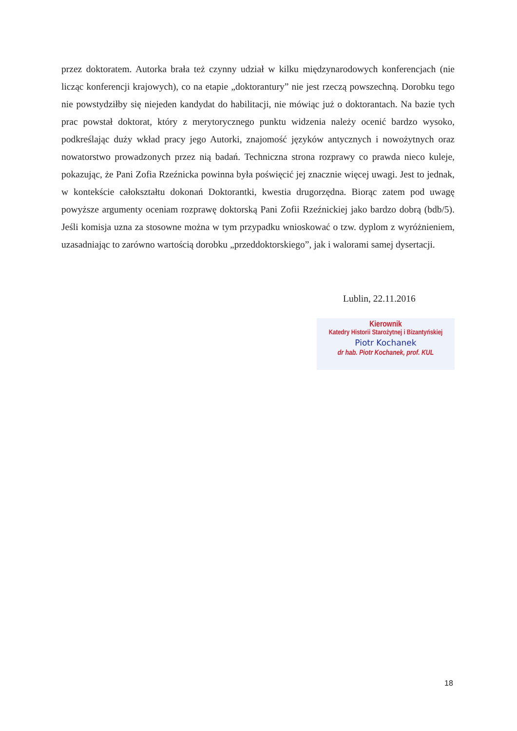przez doktoratem. Autorka brała też czynny udział w kilku międzynarodowych konferencjach (nie licząc konferencji krajowych), co na etapie „doktorantury” nie jest rzeczą powszechną. Dorobku tego nie powstydziłby się niejeden kandydat do habilitacji, nie mówiąc już o doktorantach. Na bazie tych prac powstał doktorat, który z merytorycznego punktu widzenia należy ocenić bardzo wysoko, podkreślając duży wkład pracy jego Autorki, znajomość języków antycznych i nowożytnych oraz nowatorstwo prowadzonych przez nią badań. Techniczna strona rozprawy co prawda nieco kuleje, pokazując, że Pani Zofia Rzeźnicka powinna była poświęcić jej znacznie więcej uwagi. Jest to jednak, w kontekście całokształtu dokonań Doktorantki, kwestia drugorzędna. Biorąc zatem pod uwagę powyższe argumenty oceniam rozprawę doktorską Pani Zofii Rzeźnickiej jako bardzo dobrą (bdb/5). Jeśli komisja uzna za stosowne można w tym przypadku wnioskować o tzw. dyplom z wyróżnieniem, uzasadniając to zarówno wartością dorobku „przeddoktorskiego”, jak i walorami samej dysertacji.
Lublin, 22.11.2016
Kierownik
Katedry Historii Starożytnej i Bizantyńskiej
Piotr Kochanek
dr hab. Piotr Kochanek, prof. KUL
18